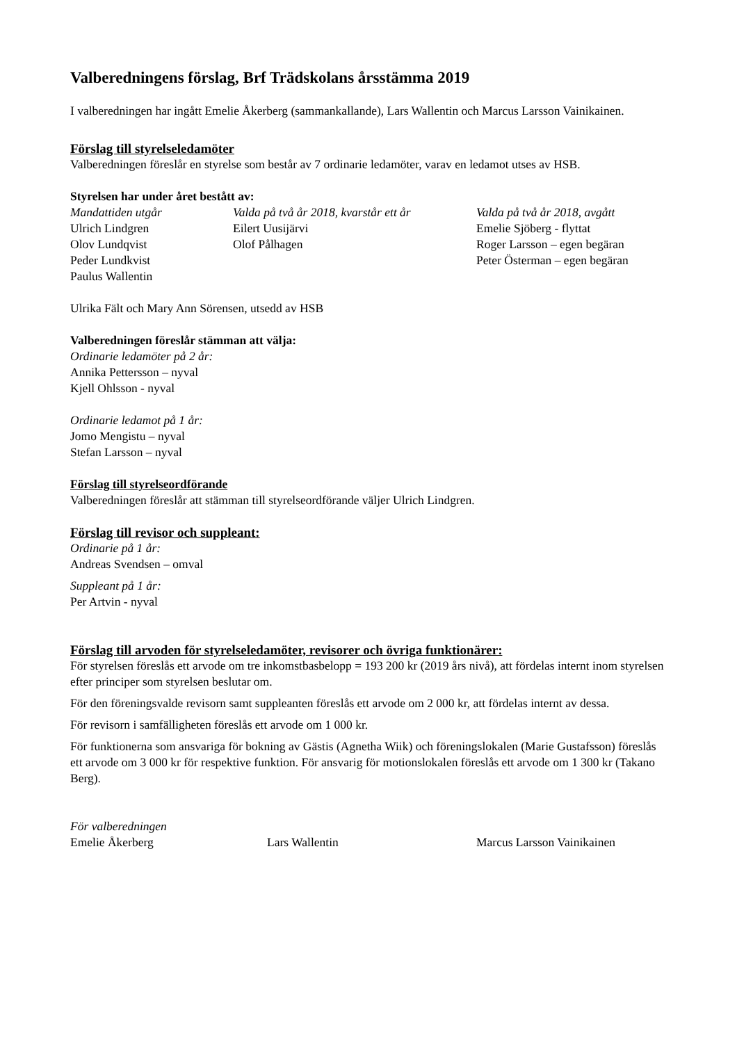Valberedningens förslag, Brf Trädskolans årsstämma 2019
I valberedningen har ingått Emelie Åkerberg (sammankallande), Lars Wallentin och Marcus Larsson Vainikainen.
Förslag till styrelseledamöter
Valberedningen föreslår en styrelse som består av 7 ordinarie ledamöter, varav en ledamot utses av HSB.
Styrelsen har under året bestått av:
Mandattiden utgår
Ulrich Lindgren
Olov Lundqvist
Peder Lundkvist
Paulus Wallentin
Valda på två år 2018, kvarstår ett år
Eilert Uusijärvi
Olof Pålhagen
Valda på två år 2018, avgått
Emelie Sjöberg - flyttat
Roger Larsson – egen begäran
Peter Österman – egen begäran
Ulrika Fält och Mary Ann Sörensen, utsedd av HSB
Valberedningen föreslår stämman att välja:
Ordinarie ledamöter på 2 år:
Annika Pettersson – nyval
Kjell Ohlsson - nyval
Ordinarie ledamot på 1 år:
Jomo Mengistu – nyval
Stefan Larsson – nyval
Förslag till styrelseordförande
Valberedningen föreslår att stämman till styrelseordförande väljer Ulrich Lindgren.
Förslag till revisor och suppleant:
Ordinarie på 1 år:
Andreas Svendsen – omval
Suppleant på 1 år:
Per Artvin - nyval
Förslag till arvoden för styrelseledamöter, revisorer och övriga funktionärer:
För styrelsen föreslås ett arvode om tre inkomstbasbelopp = 193 200 kr (2019 års nivå), att fördelas internt inom styrelsen efter principer som styrelsen beslutar om.
För den föreningsvalde revisorn samt suppleanten föreslås ett arvode om 2 000 kr, att fördelas internt av dessa.
För revisorn i samfälligheten föreslås ett arvode om 1 000 kr.
För funktionerna som ansvariga för bokning av Gästis (Agnetha Wiik) och föreningslokalen (Marie Gustafsson) föreslås ett arvode om 3 000 kr för respektive funktion. För ansvarig för motionslokalen föreslås ett arvode om 1 300 kr (Takano Berg).
För valberedningen
Emelie Åkerberg Lars Wallentin Marcus Larsson Vainikainen